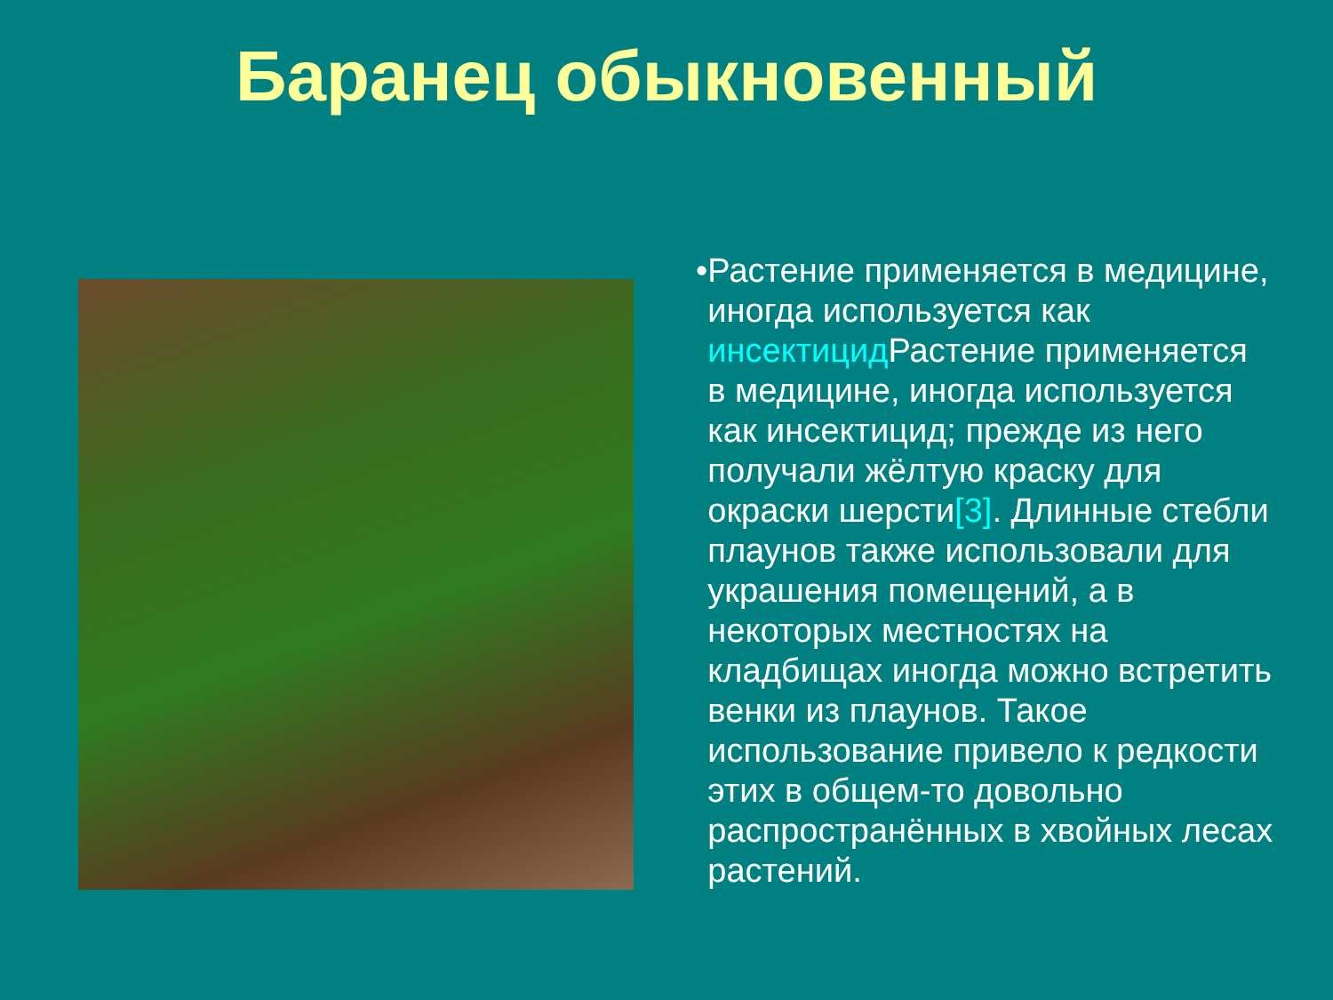Баранец обыкновенный
• Растение применяется в медицине, иногда используется как инсектицид Растение применяется в медицине, иногда используется как инсектицид; прежде из него получали жёлтую краску для окраски шерсти[3]. Длинные стебли плаунов также использовали для украшения помещений, а в некоторых местностях на кладбищах иногда можно встретить венки из плаунов. Такое использование привело к редкости этих в общем-то довольно распространённых в хвойных лесах растений.